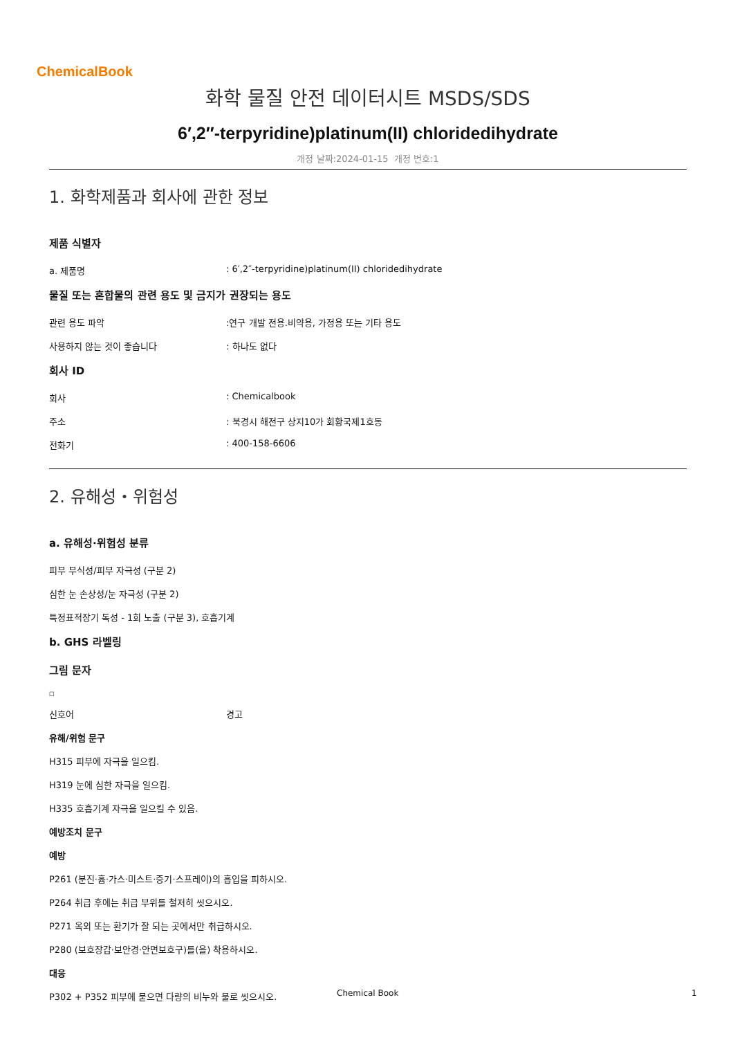ChemicalBook
화학 물질 안전 데이터시트 MSDS/SDS
6′,2″-terpyridine)platinum(II) chloridedihydrate
개정 날짜:2024-01-15 개정 번호:1
1. 화학제품과 회사에 관한 정보
제품 식별자
a. 제품명 : 6′,2″-terpyridine)platinum(II) chloridedihydrate
물질 또는 혼합물의 관련 용도 및 금지가 권장되는 용도
관련 용도 파악 :연구 개발 전용.비약용, 가정용 또는 기타 용도
사용하지 않는 것이 좋습니다 : 하나도 없다
회사 ID
회사 : Chemicalbook
주소 : 북경시 해전구 상지10가 회황국제1호동
전화기 : 400-158-6606
2. 유해성・위험성
a. 유해성·위험성 분류
피부 부식성/피부 자극성 (구분 2)
심한 눈 손상성/눈 자극성 (구분 2)
특정표적장기 독성 - 1회 노출 (구분 3), 호흡기계
b. GHS 라벨링
그림 문자
□
신호어 경고
유해/위험 문구
H315 피부에 자극을 일으킴.
H319 눈에 심한 자극을 일으킴.
H335 호흡기계 자극을 일으킬 수 있음.
예방조치 문구
예방
P261 (분진·흄·가스·미스트·증기·스프레이)의 흡입을 피하시오.
P264 취급 후에는 취급 부위를 철저히 씻으시오.
P271 옥외 또는 환기가 잘 되는 곳에서만 취급하시오.
P280 (보호장갑·보안경·안면보호구)를(을) 착용하시오.
대응
P302 + P352 피부에 묻으면 다량의 비누와 물로 씻으시오.
Chemical Book 1